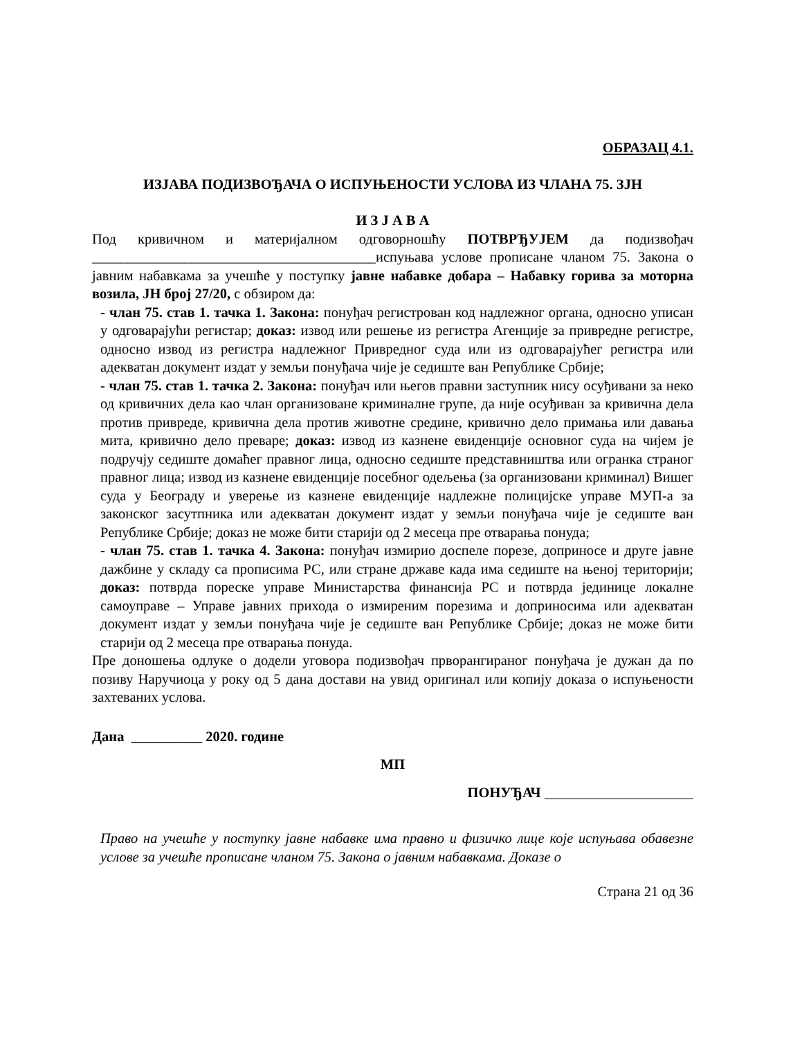ОБРАЗАЦ 4.1.
ИЗЈАВА ПОДИЗВОЂАЧА О ИСПУЊЕНОСТИ УСЛОВА ИЗ ЧЛАНА 75. ЗЈН
И З Ј А В А
Под кривичном и материјалном одговорношћу ПОТВРЂУЈЕМ да подизвођач ________________________________________испуњава услове прописане чланом 75. Закона о јавним набавкама за учешће у поступку јавне набавке добара – Набавку горива за моторна возила, ЈН број 27/20, с обзиром да:
- члан 75. став 1. тачка 1. Закона: понуђач регистрован код надлежног органа, односно уписан у одговарајући регистар; доказ: извод или решење из регистра Агенције за привредне регистре, односно извод из регистра надлежног Привредног суда или из одговарајућег регистра или адекватан документ издат у земљи понуђача чије је седиште ван Републике Србије;
- члан 75. став 1. тачка 2. Закона: понуђач или његов правни заступник нису осуђивани за неко од кривичних дела као члан организоване криминалне групе, да није осуђиван за кривична дела против привреде, кривична дела против животне средине, кривично дело примања или давања мита, кривично дело преваре; доказ: извод из казнене евиденције основног суда на чијем је подручју седиште домаћег правног лица, односно седиште представништва или огранка страног правног лица; извод из казнене евиденције посебног одељења (за организовани криминал) Вишег суда у Београду и уверење из казнене евиденције надлежне полицијске управе МУП-а за законског засутпника или адекватан документ издат у земљи понуђача чије је седиште ван Републике Србије; доказ не може бити старији од 2 месеца пре отварања понуда;
- члан 75. став 1. тачка 4. Закона: понуђач измирио доспеле порезе, доприносе и друге јавне дажбине у складу са прописима РС, или стране државе када има седиште на њеној територији; доказ: потврда пореске управе Министарства финансија РС и потврда јединице локалне самоуправе – Управе јавних прихода о измиреним порезима и доприносима или адекватан документ издат у земљи понуђача чије је седиште ван Републике Србије; доказ не може бити старији од 2 месеца пре отварања понуда.
Пре доношења одлуке о додели уговора подизвођач прворангираног понуђача је дужан да по позиву Наручиоца у року од 5 дана достави на увид оригинал или копију доказа о испуњености захтеваних услова.
Дана __________ 2020. године
МП
ПОНУЂАЧ _____________________
Право на учешће у поступку јавне набавке има правно и физичко лице које испуњава обавезне услове за учешће прописане чланом 75. Закона о јавним набавкама. Доказе о
Страна 21 од 36